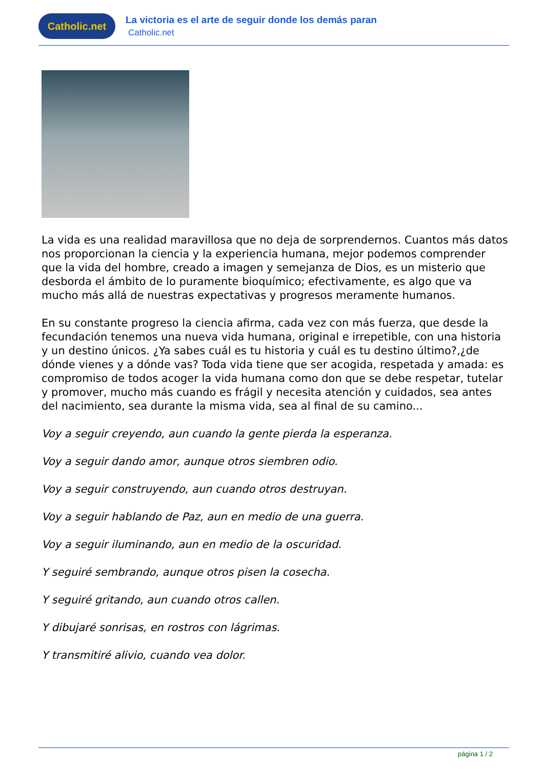Catholic.net
La victoria es el arte de seguir donde los demás paran
Catholic.net
La vida es una realidad maravillosa que no deja de sorprendernos. Cuantos más datos nos proporcionan la ciencia y la experiencia humana, mejor podemos comprender que la vida del hombre, creado a imagen y semejanza de Dios, es un misterio que desborda el ámbito de lo puramente bioquímico; efectivamente, es algo que va mucho más allá de nuestras expectativas y progresos meramente humanos.
En su constante progreso la ciencia afirma, cada vez con más fuerza, que desde la fecundación tenemos una nueva vida humana, original e irrepetible, con una historia y un destino únicos. ¿Ya sabes cuál es tu historia y cuál es tu destino último?,¿de dónde vienes y a dónde vas? Toda vida tiene que ser acogida, respetada y amada: es compromiso de todos acoger la vida humana como don que se debe respetar, tutelar y promover, mucho más cuando es frágil y necesita atención y cuidados, sea antes del nacimiento, sea durante la misma vida, sea al final de su camino...
Voy a seguir creyendo, aun cuando la gente pierda la esperanza.
Voy a seguir dando amor, aunque otros siembren odio.
Voy a seguir construyendo, aun cuando otros destruyan.
Voy a seguir hablando de Paz, aun en medio de una guerra.
Voy a seguir iluminando, aun en medio de la oscuridad.
Y seguiré sembrando, aunque otros pisen la cosecha.
Y seguiré gritando, aun cuando otros callen.
Y dibujaré sonrisas, en rostros con lágrimas.
Y transmitiré alivio, cuando vea dolor.
página 1 / 2